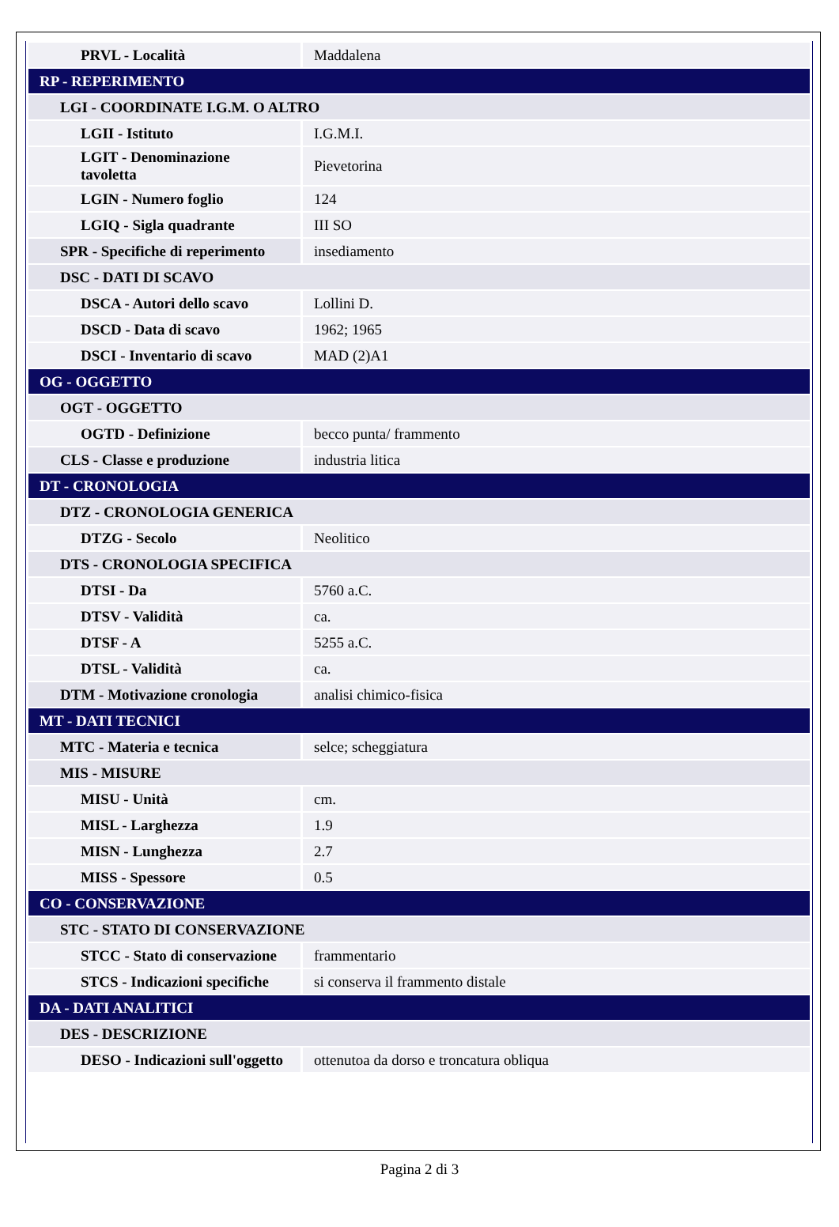| PRVL - Località | Maddalena |
| RP - REPERIMENTO | |
| LGI - COORDINATE I.G.M. O ALTRO | |
| LGII - Istituto | I.G.M.I. |
| LGIT - Denominazione tavoletta | Pievetorina |
| LGIN - Numero foglio | 124 |
| LGIQ - Sigla quadrante | III SO |
| SPR - Specifiche di reperimento | insediamento |
| DSC - DATI DI SCAVO | |
| DSCA - Autori dello scavo | Lollini D. |
| DSCD - Data di scavo | 1962; 1965 |
| DSCI - Inventario di scavo | MAD (2)A1 |
| OG - OGGETTO | |
| OGT - OGGETTO | |
| OGTD - Definizione | becco punta/ frammento |
| CLS - Classe e produzione | industria litica |
| DT - CRONOLOGIA | |
| DTZ - CRONOLOGIA GENERICA | |
| DTZG - Secolo | Neolitico |
| DTS - CRONOLOGIA SPECIFICA | |
| DTSI - Da | 5760 a.C. |
| DTSV - Validità | ca. |
| DTSF - A | 5255 a.C. |
| DTSL - Validità | ca. |
| DTM - Motivazione cronologia | analisi chimico-fisica |
| MT - DATI TECNICI | |
| MTC - Materia e tecnica | selce; scheggiatura |
| MIS - MISURE | |
| MISU - Unità | cm. |
| MISL - Larghezza | 1.9 |
| MISN - Lunghezza | 2.7 |
| MISS - Spessore | 0.5 |
| CO - CONSERVAZIONE | |
| STC - STATO DI CONSERVAZIONE | |
| STCC - Stato di conservazione | frammentario |
| STCS - Indicazioni specifiche | si conserva il frammento distale |
| DA - DATI ANALITICI | |
| DES - DESCRIZIONE | |
| DESO - Indicazioni sull'oggetto | ottenutoa da dorso e troncatura obliqua |
Pagina 2 di 3